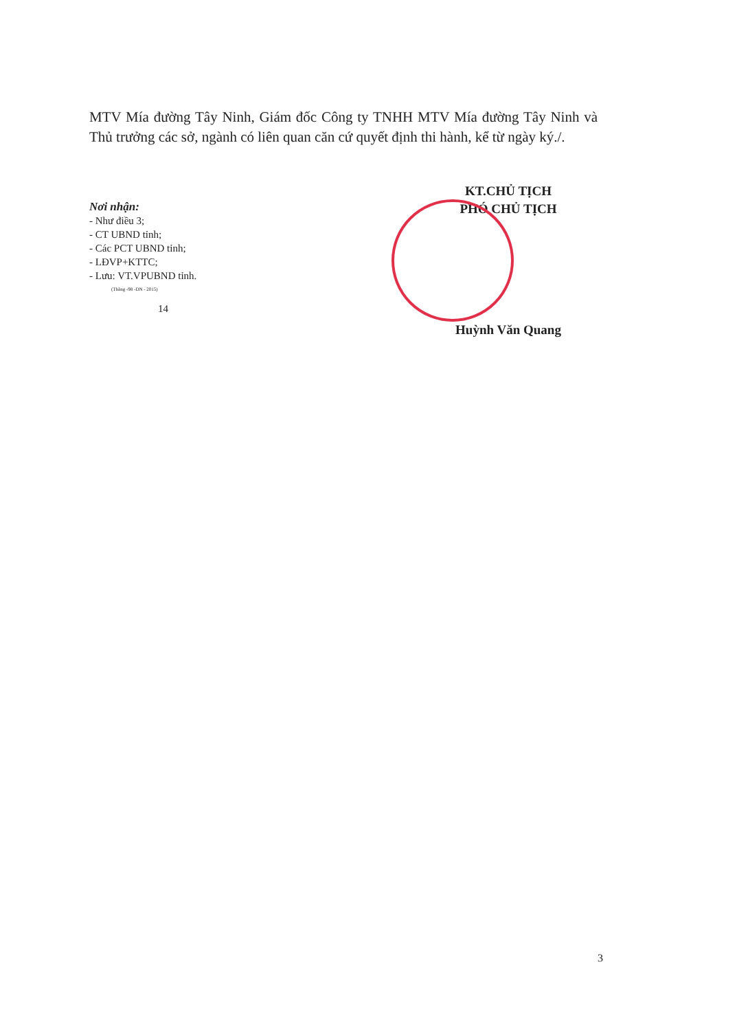MTV Mía đường Tây Ninh, Giám đốc Công ty TNHH MTV Mía đường Tây Ninh và Thủ trưởng các sở, ngành có liên quan căn cứ quyết định thi hành, kể từ ngày ký./.
Nơi nhận:
- Như điều 3;
- CT UBND tỉnh;
- Các PCT UBND tỉnh;
- LĐVP+KTTC;
- Lưu: VT.VPUBND tỉnh.
(Thắng -98 -DN - 2015)
14
KT.CHỦ TỊCH
PHÓ CHỦ TỊCH
Huỳnh Văn Quang
3